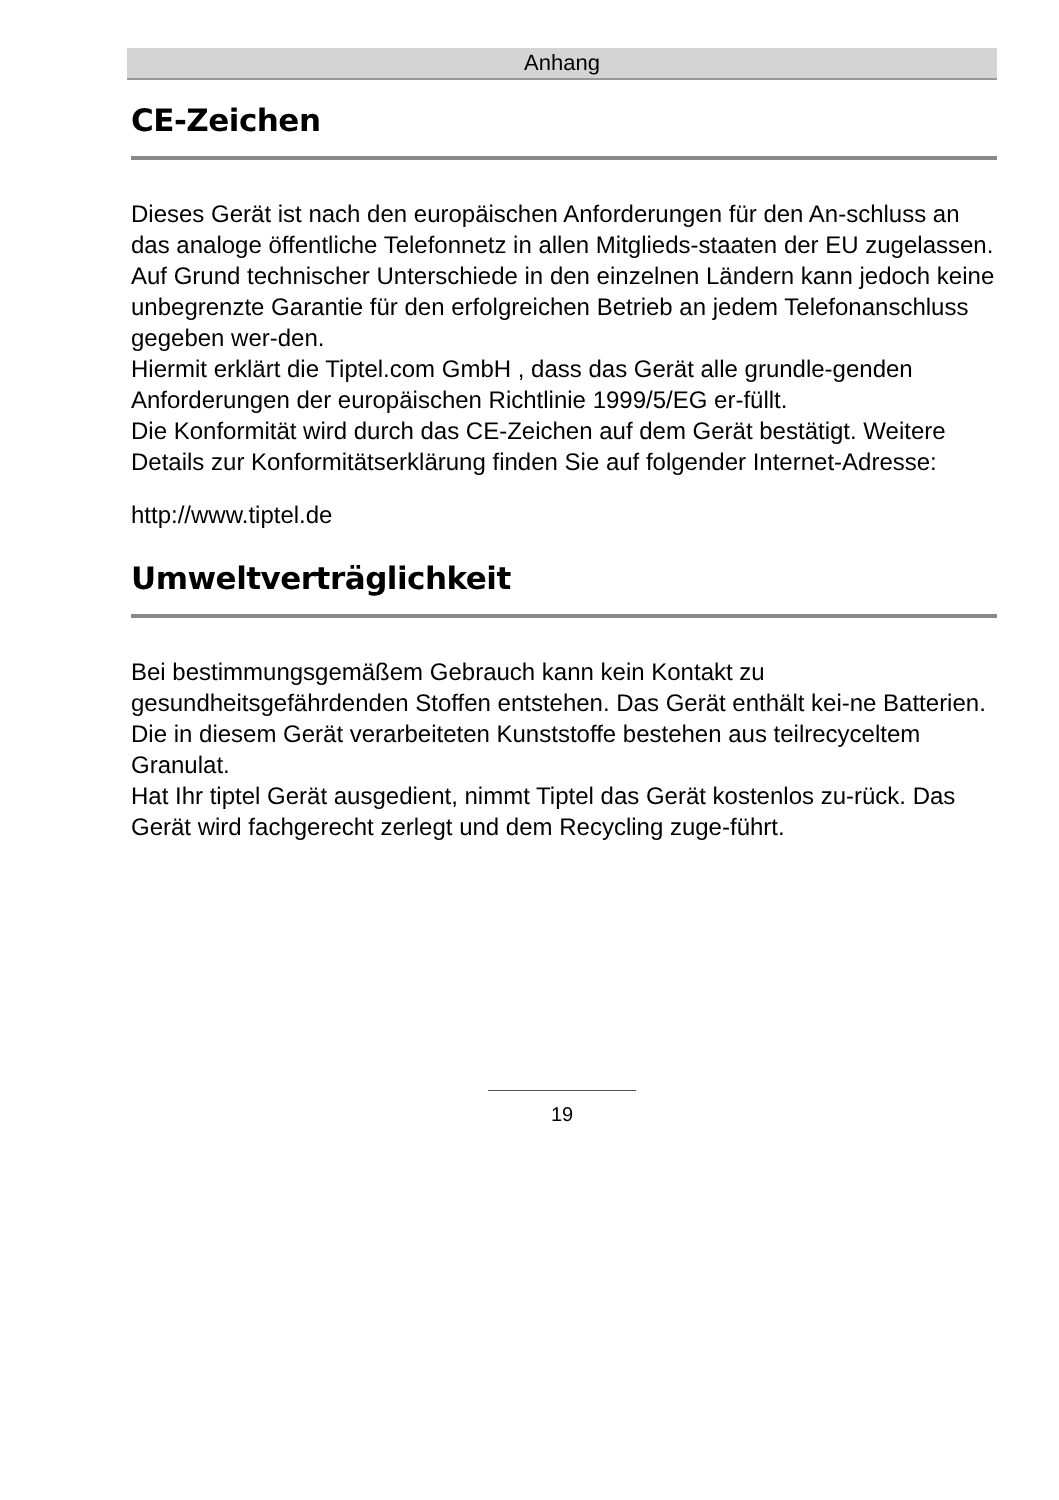Anhang
CE-Zeichen
Dieses Gerät ist nach den europäischen Anforderungen für den An-schluss an das analoge öffentliche Telefonnetz in allen Mitglieds-staaten der EU zugelassen. Auf Grund technischer Unterschiede in den einzelnen Ländern kann jedoch keine unbegrenzte Garantie für den erfolgreichen Betrieb an jedem Telefonanschluss gegeben wer-den.
Hiermit erklärt die Tiptel.com GmbH , dass das Gerät alle grundle-genden Anforderungen der europäischen Richtlinie 1999/5/EG er-füllt.
Die Konformität wird durch das CE-Zeichen auf dem Gerät bestätigt. Weitere Details zur Konformitätserklärung finden Sie auf folgender Internet-Adresse:
http://www.tiptel.de
Umweltverträglichkeit
Bei bestimmungsgemäßem Gebrauch kann kein Kontakt zu gesundheitsgefährdenden Stoffen entstehen. Das Gerät enthält kei-ne Batterien. Die in diesem Gerät verarbeiteten Kunststoffe bestehen aus teilrecyceltem Granulat.
Hat Ihr tiptel Gerät ausgedient, nimmt Tiptel das Gerät kostenlos zu-rück. Das Gerät wird fachgerecht zerlegt und dem Recycling zuge-führt.
19